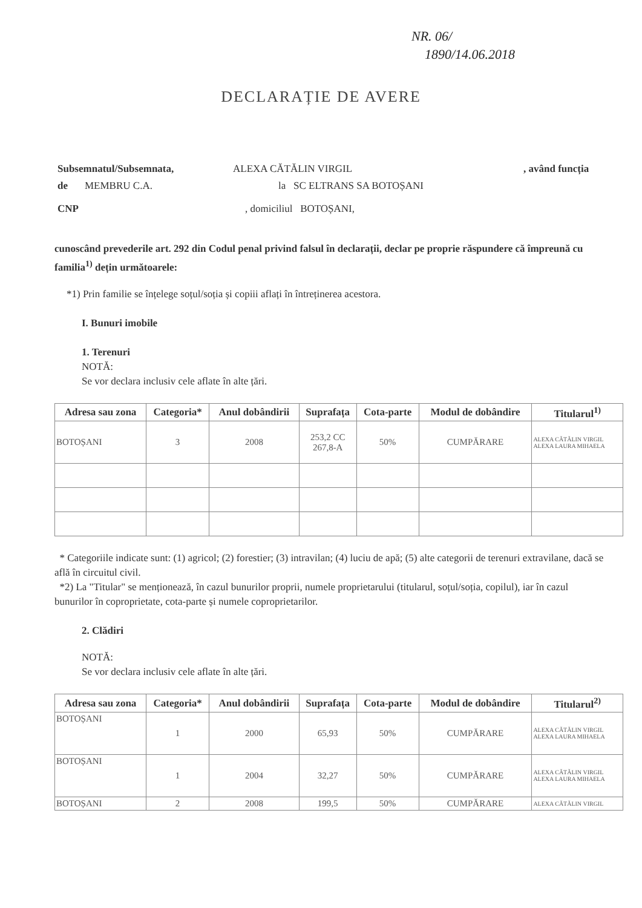NR. 06/
1890/14.06.2018
DECLARAȚIE DE AVERE
Subsemnatul/Subsemnata, ALEXA CĂTĂLIN VIRGIL, având funcția
de MEMBRU C.A. la SC ELTRANS SA BOTOȘANI
CNP , domiciliul BOTOȘANI,
cunoscând prevederile art. 292 din Codul penal privind falsul în declarații, declar pe proprie răspundere că împreună cu familia<sup>1)</sup> dețin următoarele:
*1) Prin familie se înțelege soțul/soția și copiii aflați în întreținerea acestora.
I. Bunuri imobile
1. Terenuri
NOTĂ:
Se vor declara inclusiv cele aflate în alte țări.
| Adresa sau zona | Categoria* | Anul dobândirii | Suprafața | Cota-parte | Modul de dobândire | Titularul<sup>1)</sup> |
| --- | --- | --- | --- | --- | --- | --- |
| BOTOȘANI | 3 | 2008 | 253,2 CC 267,8-A | 50% | CUMPĂRARE | ALEXA CĂTĂLIN VIRGIL ALEXA LAURA MIHAELA |
* Categoriile indicate sunt: (1) agricol; (2) forestier; (3) intravilan; (4) luciu de apă; (5) alte categorii de terenuri extravilane, dacă se află în circuitul civil.
*2) La "Titular" se menționează, în cazul bunurilor proprii, numele proprietarului (titularul, soțul/soția, copilul), iar în cazul bunurilor în coproprietate, cota-parte și numele coproprietarilor.
2. Clădiri
NOTĂ:
Se vor declara inclusiv cele aflate în alte țări.
| Adresa sau zona | Categoria* | Anul dobândirii | Suprafața | Cota-parte | Modul de dobândire | Titularul<sup>2)</sup> |
| --- | --- | --- | --- | --- | --- | --- |
| BOTOȘANI | 1 | 2000 | 65,93 | 50% | CUMPĂRARE | ALEXA CĂTĂLIN VIRGIL ALEXA LAURA MIHAELA |
| BOTOȘANI | 1 | 2004 | 32,27 | 50% | CUMPĂRARE | ALEXA CĂTĂLIN VIRGIL ALEXA LAURA MIHAELA |
| BOTOȘANI | 2 | 2008 | 199,5 | 50% | CUMPĂRARE | ALEXA CĂTĂLIN VIRGIL |